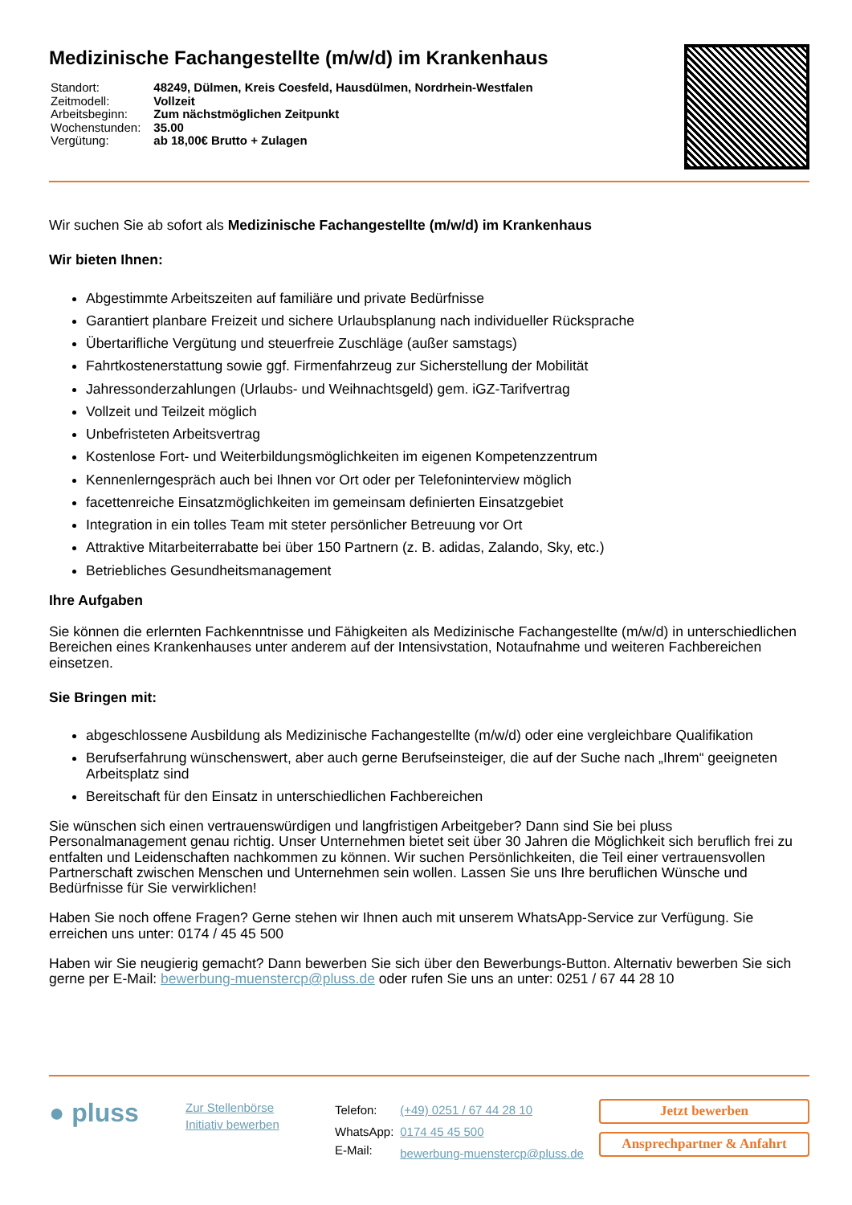Medizinische Fachangestellte (m/w/d) im Krankenhaus
| Standort: | 48249, Dülmen, Kreis Coesfeld, Hausdülmen, Nordrhein-Westfalen |
| Zeitmodell: | Vollzeit |
| Arbeitsbeginn: | Zum nächstmöglichen Zeitpunkt |
| Wochenstunden: | 35.00 |
| Vergütung: | ab 18,00€ Brutto + Zulagen |
Wir suchen Sie ab sofort als Medizinische Fachangestellte (m/w/d) im Krankenhaus
Wir bieten Ihnen:
Abgestimmte Arbeitszeiten auf familiäre und private Bedürfnisse
Garantiert planbare Freizeit und sichere Urlaubsplanung nach individueller Rücksprache
Übertarifliche Vergütung und steuerfreie Zuschläge (außer samstags)
Fahrtkostenerstattung sowie ggf. Firmenfahrzeug zur Sicherstellung der Mobilität
Jahressonderzahlungen (Urlaubs- und Weihnachtsgeld) gem. iGZ-Tarifvertrag
Vollzeit und Teilzeit möglich
Unbefristeten Arbeitsvertrag
Kostenlose Fort- und Weiterbildungsmöglichkeiten im eigenen Kompetenzzentrum
Kennenlerngespräch auch bei Ihnen vor Ort oder per Telefoninterview möglich
facettenreiche Einsatzmöglichkeiten im gemeinsam definierten Einsatzgebiet
Integration in ein tolles Team mit steter persönlicher Betreuung vor Ort
Attraktive Mitarbeiterrabatte bei über 150 Partnern (z. B. adidas, Zalando, Sky, etc.)
Betriebliches Gesundheitsmanagement
Ihre Aufgaben
Sie können die erlernten Fachkenntnisse und Fähigkeiten als Medizinische Fachangestellte (m/w/d) in unterschiedlichen Bereichen eines Krankenhauses unter anderem auf der Intensivstation, Notaufnahme und weiteren Fachbereichen einsetzen.
Sie Bringen mit:
abgeschlossene Ausbildung als Medizinische Fachangestellte (m/w/d) oder eine vergleichbare Qualifikation
Berufserfahrung wünschenswert, aber auch gerne Berufseinsteiger, die auf der Suche nach „Ihrem“ geeigneten Arbeitsplatz sind
Bereitschaft für den Einsatz in unterschiedlichen Fachbereichen
Sie wünschen sich einen vertrauenswürdigen und langfristigen Arbeitgeber? Dann sind Sie bei pluss Personalmanagement genau richtig. Unser Unternehmen bietet seit über 30 Jahren die Möglichkeit sich beruflich frei zu entfalten und Leidenschaften nachkommen zu können. Wir suchen Persönlichkeiten, die Teil einer vertrauensvollen Partnerschaft zwischen Menschen und Unternehmen sein wollen. Lassen Sie uns Ihre beruflichen Wünsche und Bedürfnisse für Sie verwirklichen!
Haben Sie noch offene Fragen? Gerne stehen wir Ihnen auch mit unserem WhatsApp-Service zur Verfügung. Sie erreichen uns unter: 0174 / 45 45 500
Haben wir Sie neugierig gemacht? Dann bewerben Sie sich über den Bewerbungs-Button. Alternativ bewerben Sie sich gerne per E-Mail: bewerbung-muenstercp@pluss.de oder rufen Sie uns an unter: 0251 / 67 44 28 10
● pluss
Zur Stellenbörse
Initiativ bewerben
| Telefon: | (+49) 0251 / 67 44 28 10 |
| WhatsApp: | 0174 45 45 500 |
| E-Mail: | bewerbung-muenstercp@pluss.de |
Jetzt bewerben
Ansprechpartner & Anfahrt